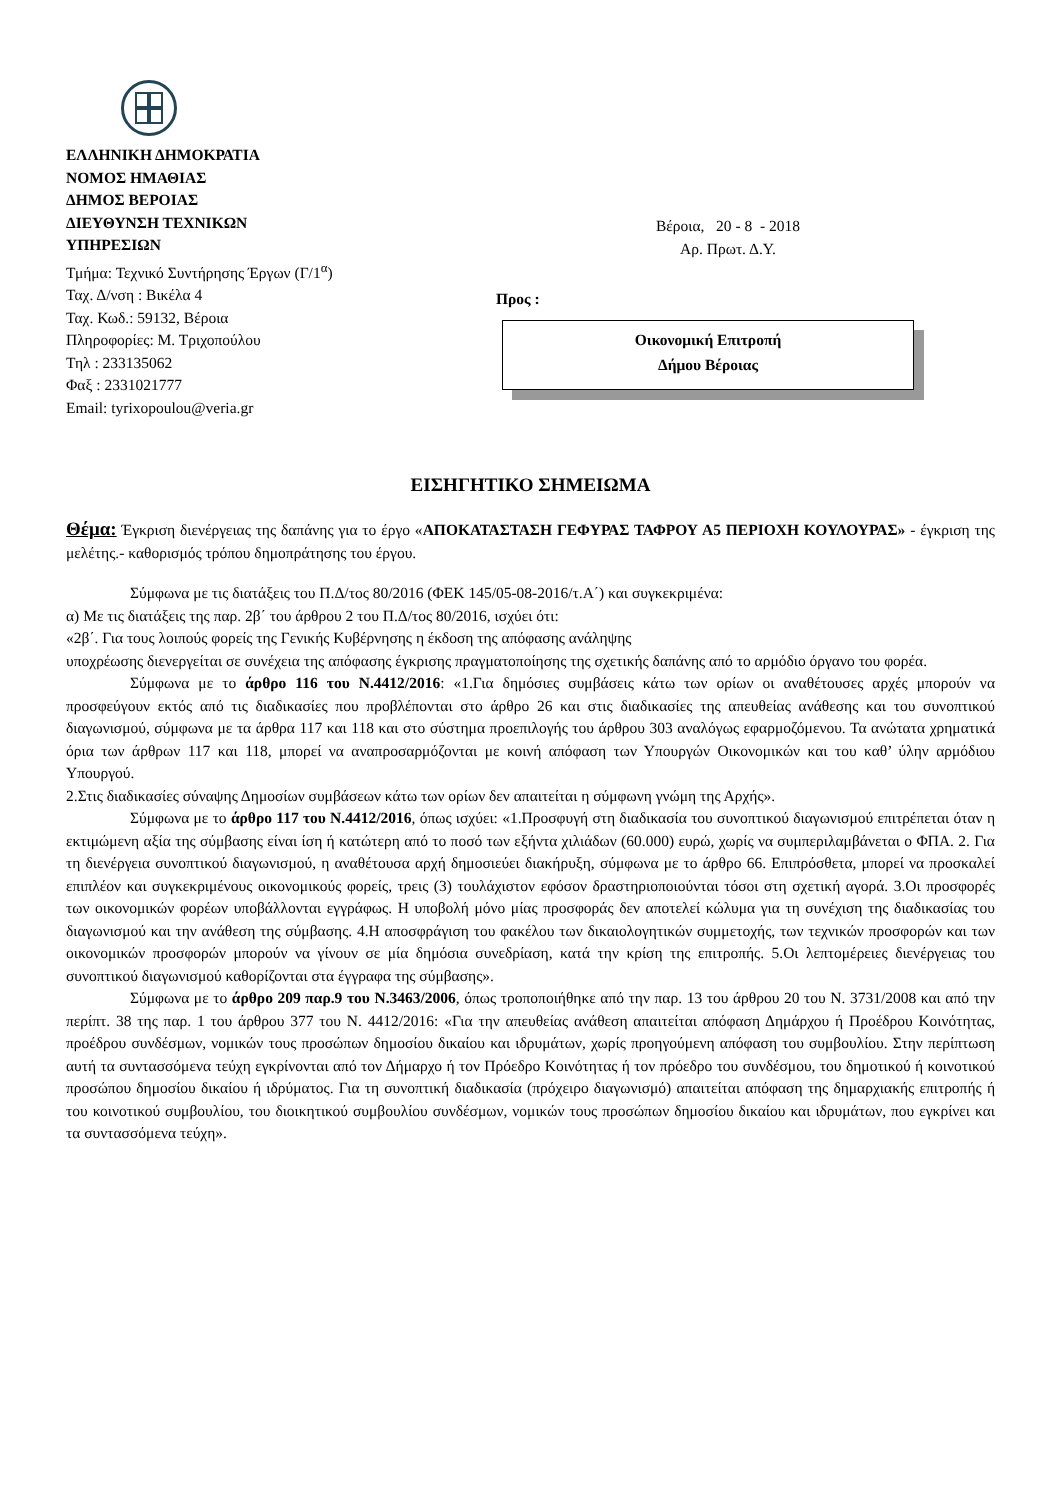ΕΛΛΗΝΙΚΗ ΔΗΜΟΚΡΑΤΙΑ
ΝΟΜΟΣ ΗΜΑΘΙΑΣ
ΔΗΜΟΣ ΒΕΡΟΙΑΣ
ΔΙΕΥΘΥΝΣΗ ΤΕΧΝΙΚΩΝ
ΥΠΗΡΕΣΙΩΝ
Τμήμα: Τεχνικό Συντήρησης Έργων (Γ/1<sup>α</sup>)
Ταχ. Δ/νση : Βικέλα 4
Ταχ. Κωδ.: 59132, Βέροια
Πληροφορίες: Μ. Τριχοπούλου
Τηλ : 233135062
Φαξ : 2331021777
Email: tyrixopoulou@veria.gr
Βέροια, 20 - 8 - 2018
Αρ. Πρωτ. Δ.Υ.
Προς :
Οικονομική Επιτροπή
Δήμου Βέροιας
ΕΙΣΗΓΗΤΙΚΟ ΣΗΜΕΙΩΜΑ
Θέμα: Έγκριση διενέργειας της δαπάνης για το έργο «ΑΠΟΚΑΤΑΣΤΑΣΗ ΓΕΦΥΡΑΣ ΤΑΦΡΟΥ Α5 ΠΕΡΙΟΧΗ ΚΟΥΛΟΥΡΑΣ» - έγκριση της μελέτης.- καθορισμός τρόπου δημοπράτησης του έργου.
Σύμφωνα με τις διατάξεις του Π.Δ/τος 80/2016 (ΦΕΚ 145/05-08-2016/τ.Α΄) και συγκεκριμένα:
α) Με τις διατάξεις της παρ. 2β΄ του άρθρου 2 του Π.Δ/τος 80/2016, ισχύει ότι:
«2β΄. Για τους λοιπούς φορείς της Γενικής Κυβέρνησης η έκδοση της απόφασης ανάληψης
υποχρέωσης διενεργείται σε συνέχεια της απόφασης έγκρισης πραγματοποίησης της σχετικής δαπάνης από το αρμόδιο όργανο του φορέα.
Σύμφωνα με το άρθρο 116 του Ν.4412/2016: «1.Για δημόσιες συμβάσεις κάτω των ορίων οι αναθέτουσες αρχές μπορούν να προσφεύγουν εκτός από τις διαδικασίες που προβλέπονται στο άρθρο 26 και στις διαδικασίες της απευθείας ανάθεσης και του συνοπτικού διαγωνισμού, σύμφωνα με τα άρθρα 117 και 118 και στο σύστημα προεπιλογής του άρθρου 303 αναλόγως εφαρμοζόμενου. Τα ανώτατα χρηματικά όρια των άρθρων 117 και 118, μπορεί να αναπροσαρμόζονται με κοινή απόφαση των Υπουργών Οικονομικών και του καθ’ ύλην αρμόδιου Υπουργού.
2.Στις διαδικασίες σύναψης Δημοσίων συμβάσεων κάτω των ορίων δεν απαιτείται η σύμφωνη γνώμη της Αρχής».
Σύμφωνα με το άρθρο 117 του Ν.4412/2016, όπως ισχύει: «1.Προσφυγή στη διαδικασία του συνοπτικού διαγωνισμού επιτρέπεται όταν η εκτιμώμενη αξία της σύμβασης είναι ίση ή κατώτερη από το ποσό των εξήντα χιλιάδων (60.000) ευρώ, χωρίς να συμπεριλαμβάνεται ο ΦΠΑ. 2. Για τη διενέργεια συνοπτικού διαγωνισμού, η αναθέτουσα αρχή δημοσιεύει διακήρυξη, σύμφωνα με το άρθρο 66. Επιπρόσθετα, μπορεί να προσκαλεί επιπλέον και συγκεκριμένους οικονομικούς φορείς, τρεις (3) τουλάχιστον εφόσον δραστηριοποιούνται τόσοι στη σχετική αγορά. 3.Οι προσφορές των οικονομικών φορέων υποβάλλονται εγγράφως. Η υποβολή μόνο μίας προσφοράς δεν αποτελεί κώλυμα για τη συνέχιση της διαδικασίας του διαγωνισμού και την ανάθεση της σύμβασης. 4.Η αποσφράγιση του φακέλου των δικαιολογητικών συμμετοχής, των τεχνικών προσφορών και των οικονομικών προσφορών μπορούν να γίνουν σε μία δημόσια συνεδρίαση, κατά την κρίση της επιτροπής. 5.Οι λεπτομέρειες διενέργειας του συνοπτικού διαγωνισμού καθορίζονται στα έγγραφα της σύμβασης».
Σύμφωνα με το άρθρο 209 παρ.9 του Ν.3463/2006, όπως τροποποιήθηκε από την παρ. 13 του άρθρου 20 του Ν. 3731/2008 και από την περίπτ. 38 της παρ. 1 του άρθρου 377 του Ν. 4412/2016: «Για την απευθείας ανάθεση απαιτείται απόφαση Δημάρχου ή Προέδρου Κοινότητας, προέδρου συνδέσμων, νομικών τους προσώπων δημοσίου δικαίου και ιδρυμάτων, χωρίς προηγούμενη απόφαση του συμβουλίου. Στην περίπτωση αυτή τα συντασσόμενα τεύχη εγκρίνονται από τον Δήμαρχο ή τον Πρόεδρο Κοινότητας ή τον πρόεδρο του συνδέσμου, του δημοτικού ή κοινοτικού προσώπου δημοσίου δικαίου ή ιδρύματος. Για τη συνοπτική διαδικασία (πρόχειρο διαγωνισμό) απαιτείται απόφαση της δημαρχιακής επιτροπής ή του κοινοτικού συμβουλίου, του διοικητικού συμβουλίου συνδέσμων, νομικών τους προσώπων δημοσίου δικαίου και ιδρυμάτων, που εγκρίνει και τα συντασσόμενα τεύχη».